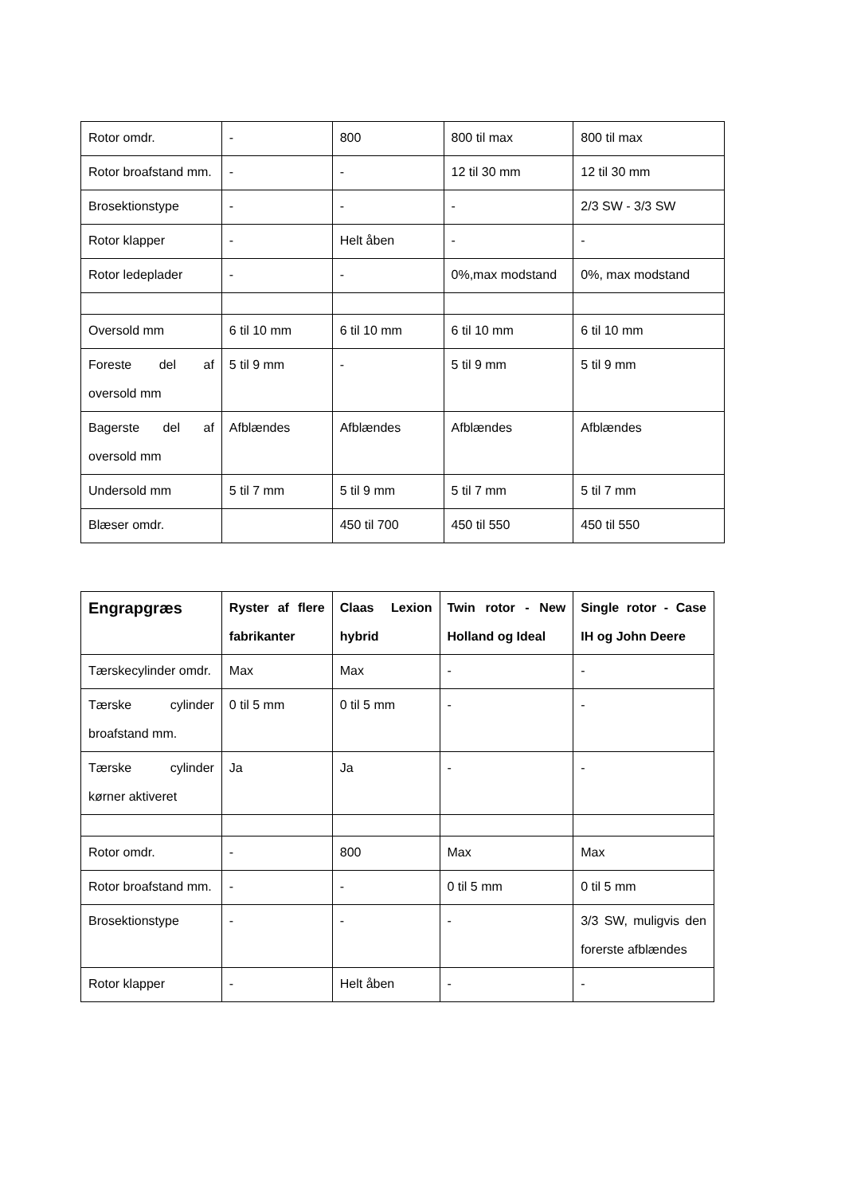| Rotor omdr. | - | 800 | 800 til max | 800 til max |
| Rotor broafstand mm. | - | - | 12 til 30 mm | 12 til 30 mm |
| Brosektionstype | - | - | - | 2/3 SW - 3/3 SW |
| Rotor klapper | - | Helt åben | - | - |
| Rotor ledeplader | - | - | 0%,max modstand | 0%, max modstand |
| Oversold mm | 6 til 10 mm | 6 til 10 mm | 6 til 10 mm | 6 til 10 mm |
| Foreste del af oversold mm | 5 til 9 mm | - | 5 til 9 mm | 5 til 9 mm |
| Bagerste del af oversold mm | Afblændes | Afblændes | Afblændes | Afblændes |
| Undersold mm | 5 til 7 mm | 5 til 9 mm | 5 til 7 mm | 5 til 7 mm |
| Blæser omdr. | | 450 til 700 | 450 til 550 | 450 til 550 |
| Engrapgræs | Ryster af flere fabrikanter | Claas Lexion hybrid | Twin rotor - New Holland og Ideal | Single rotor - Case IH og John Deere |
| --- | --- | --- | --- | --- |
| Tærskecylinder omdr. | Max | Max | - | - |
| Tærske cylinder broafstand mm. | 0 til 5 mm | 0 til 5 mm | - | - |
| Tærske cylinder kørner aktiveret | Ja | Ja | - | - |
| Rotor omdr. | - | 800 | Max | Max |
| Rotor broafstand mm. | - | - | 0 til 5 mm | 0 til 5 mm |
| Brosektionstype | - | - | - | 3/3 SW, muligvis den forerste afblændes |
| Rotor klapper | - | Helt åben | - | - |